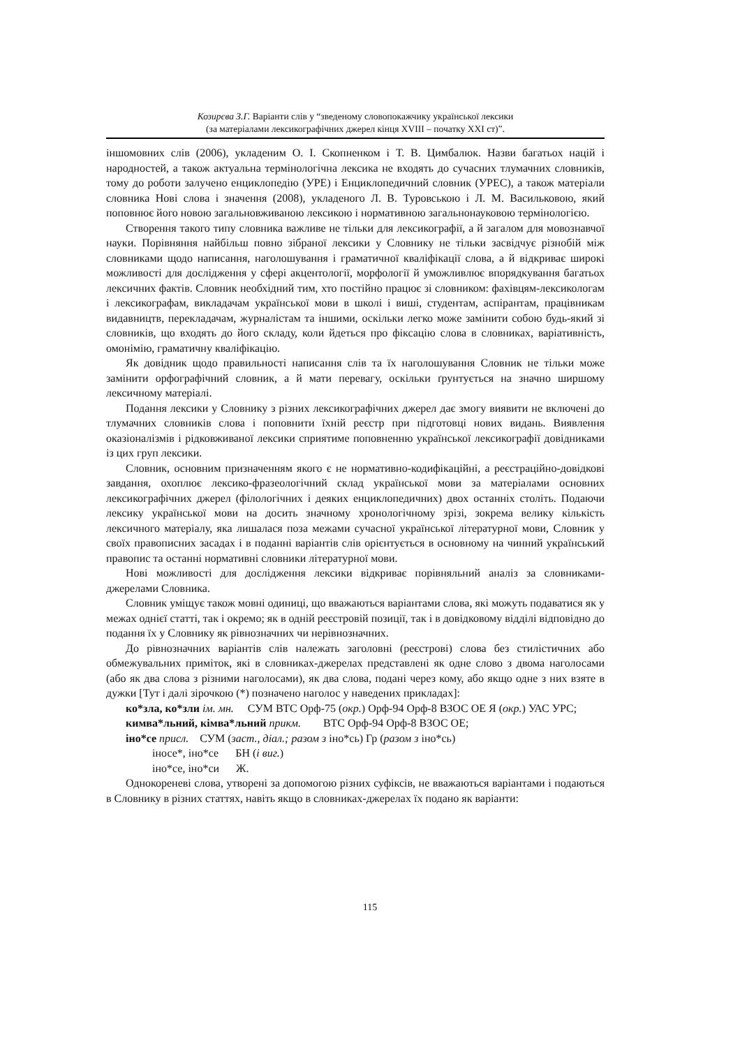Козирєва З.Г. Варіанти слів у “зведеному словопокажчику української лексики
(за матеріалами лексикографічних джерел кінця XVIII – початку XXI ст)”.
іншомовних слів (2006), укладеним О. І. Скопненком і Т. В. Цимбалюк. Назви багатьох націй і народностей, а також актуальна термінологічна лексика не входять до сучасних тлумачних словників, тому до роботи залучено енциклопедію (УРЕ) і Енциклопедичний словник (УРЕС), а також матеріали словника Нові слова і значення (2008), укладеного Л. В. Туровською і Л. М. Васильковою, який поповнює його новою загальновживаною лексикою і нормативною загальнонауковою термінологією.
Створення такого типу словника важливе не тільки для лексикографії, а й загалом для мовознавчої науки. Порівняння найбільш повно зібраної лексики у Словнику не тільки засвідчує різнобій між словниками щодо написання, наголошування і граматичної кваліфікації слова, а й відкриває широкі можливості для дослідження у сфері акцентології, морфології й уможливлює впорядкування багатьох лексичних фактів. Словник необхідний тим, хто постійно працює зі словником: фахівцям-лексикологам і лексикографам, викладачам української мови в школі і виші, студентам, аспірантам, працівникам видавництв, перекладачам, журналістам та іншими, оскільки легко може замінити собою будь-який зі словників, що входять до його складу, коли йдеться про фіксацію слова в словниках, варіативність, омонімію, граматичну кваліфікацію.
Як довідник щодо правильності написання слів та їх наголошування Словник не тільки може замінити орфографічний словник, а й мати перевагу, оскільки ґрунтується на значно ширшому лексичному матеріалі.
Подання лексики у Словнику з різних лексикографічних джерел дає змогу виявити не включені до тлумачних словників слова і поповнити їхній реєстр при підготовці нових видань. Виявлення оказіоналізмів і рідковживаної лексики сприятиме поповненню української лексикографії довідниками із цих груп лексики.
Словник, основним призначенням якого є не нормативно-кодифікаційні, а реєстраційно-довідкові завдання, охоплює лексико-фразеологічний склад української мови за матеріалами основних лексикографічних джерел (філологічних і деяких енциклопедичних) двох останніх століть. Подаючи лексику української мови на досить значному хронологічному зрізі, зокрема велику кількість лексичного матеріалу, яка лишалася поза межами сучасної української літературної мови, Словник у своїх правописних засадах і в поданні варіантів слів орієнтується в основному на чинний український правопис та останні нормативні словники літературної мови.
Нові можливості для дослідження лексики відкриває порівняльний аналіз за словниками-джерелами Словника.
Словник уміщує також мовні одиниці, що вважаються варіантами слова, які можуть подаватися як у межах однієї статті, так і окремо; як в одній реєстровій позиції, так і в довідковому відділі відповідно до подання їх у Словнику як рівнозначних чи нерівнозначних.
До рівнозначних варіантів слів належать заголовні (реєстрові) слова без стилістичних або обмежувальних приміток, які в словниках-джерелах представлені як одне слово з двома наголосами (або як два слова з різними наголосами), як два слова, подані через кому, або якщо одне з них взяте в дужки [Тут і далі зірочкою (*) позначено наголос у наведених прикладах]:
ко*зла, ко*зли ім. мн. СУМ ВТС Орф-75 (окр.) Орф-94 Орф-8 ВЗОС ОЕ Я (окр.) УАС УРС;
кимва*льний, кімва*льний прикм. ВТС Орф-94 Орф-8 ВЗОС ОЕ;
іно*се присл. СУМ (заст., діал.; разом з іно*сь) Гр (разом з іно*сь)
іносе*, іно*се БН (і виг.)
іно*се, іно*си Ж.
Однокореневі слова, утворені за допомогою різних суфіксів, не вважаються варіантами і подаються в Словнику в різних статтях, навіть якщо в словниках-джерелах їх подано як варіанти:
115